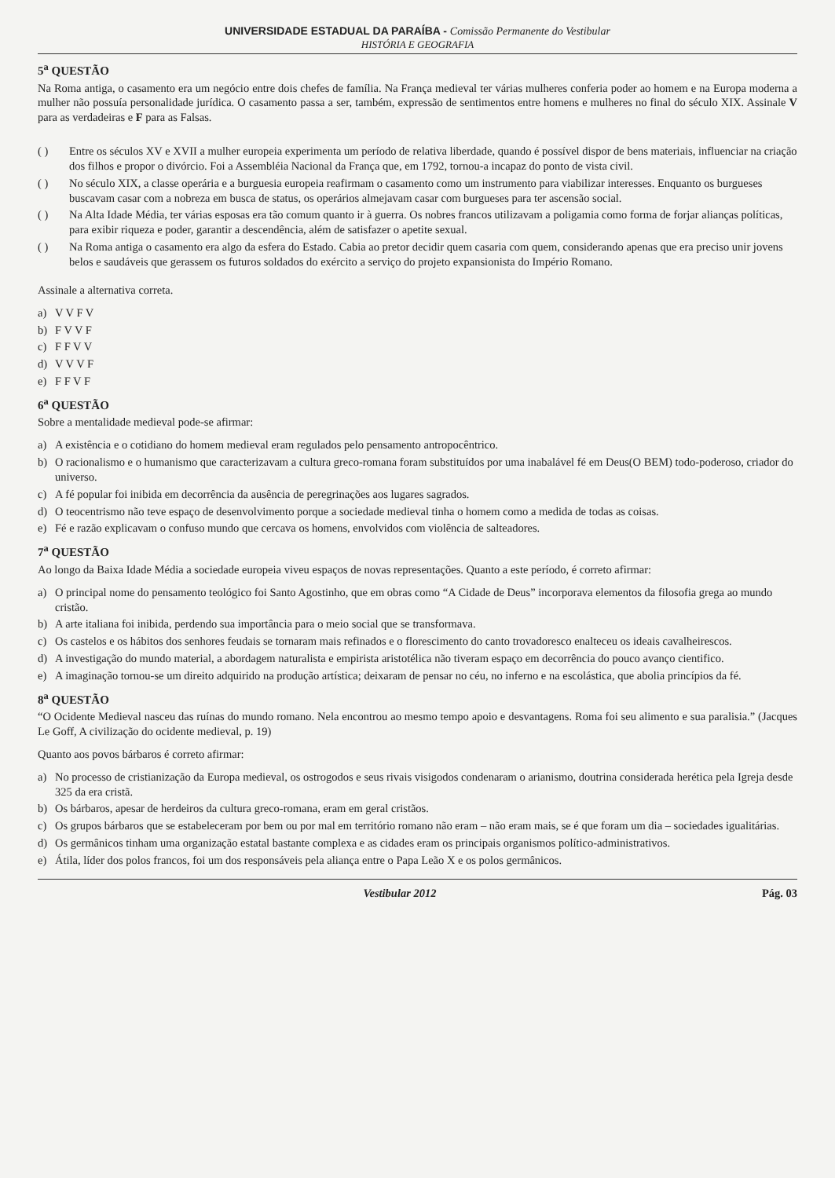UNIVERSIDADE ESTADUAL DA PARAÍBA - Comissão Permanente do Vestibular
HISTÓRIA E GEOGRAFIA
5<sup>a</sup> QUESTÃO
Na Roma antiga, o casamento era um negócio entre dois chefes de família. Na França medieval ter várias mulheres conferia poder ao homem e na Europa moderna a mulher não possuía personalidade jurídica. O casamento passa a ser, também, expressão de sentimentos entre homens e mulheres no final do século XIX. Assinale V para as verdadeiras e F para as Falsas.
( ) Entre os séculos XV e XVII a mulher europeia experimenta um período de relativa liberdade, quando é possível dispor de bens materiais, influenciar na criação dos filhos e propor o divórcio. Foi a Assembléia Nacional da França que, em 1792, tornou-a incapaz do ponto de vista civil.
( ) No século XIX, a classe operária e a burguesia europeia reafirmam o casamento como um instrumento para viabilizar interesses. Enquanto os burgueses buscavam casar com a nobreza em busca de status, os operários almejavam casar com burgueses para ter ascensão social.
( ) Na Alta Idade Média, ter várias esposas era tão comum quanto ir à guerra. Os nobres francos utilizavam a poligamia como forma de forjar alianças políticas, para exibir riqueza e poder, garantir a descendência, além de satisfazer o apetite sexual.
( ) Na Roma antiga o casamento era algo da esfera do Estado. Cabia ao pretor decidir quem casaria com quem, considerando apenas que era preciso unir jovens belos e saudáveis que gerassem os futuros soldados do exército a serviço do projeto expansionista do Império Romano.
Assinale a alternativa correta.
a) V V F V
b) F V V F
c) F F V V
d) V V V F
e) F F V F
6<sup>a</sup> QUESTÃO
Sobre a mentalidade medieval pode-se afirmar:
a) A existência e o cotidiano do homem medieval eram regulados pelo pensamento antropocêntrico.
b) O racionalismo e o humanismo que caracterizavam a cultura greco-romana foram substituídos por uma inabalável fé em Deus(O BEM) todo-poderoso, criador do universo.
c) A fé popular foi inibida em decorrência da ausência de peregrinações aos lugares sagrados.
d) O teocentrismo não teve espaço de desenvolvimento porque a sociedade medieval tinha o homem como a medida de todas as coisas.
e) Fé e razão explicavam o confuso mundo que cercava os homens, envolvidos com violência de salteadores.
7<sup>a</sup> QUESTÃO
Ao longo da Baixa Idade Média a sociedade europeia viveu espaços de novas representações. Quanto a este período, é correto afirmar:
a) O principal nome do pensamento teológico foi Santo Agostinho, que em obras como “A Cidade de Deus” incorporava elementos da filosofia grega ao mundo cristão.
b) A arte italiana foi inibida, perdendo sua importância para o meio social que se transformava.
c) Os castelos e os hábitos dos senhores feudais se tornaram mais refinados e o florescimento do canto trovadoresco enalteceu os ideais cavalheirescos.
d) A investigação do mundo material, a abordagem naturalista e empirista aristotélica não tiveram espaço em decorrência do pouco avanço cientifico.
e) A imaginação tornou-se um direito adquirido na produção artística; deixaram de pensar no céu, no inferno e na escolástica, que abolia princípios da fé.
8<sup>a</sup> QUESTÃO
“O Ocidente Medieval nasceu das ruínas do mundo romano. Nela encontrou ao mesmo tempo apoio e desvantagens. Roma foi seu alimento e sua paralisia.” (Jacques Le Goff, A civilização do ocidente medieval, p. 19)
Quanto aos povos bárbaros é correto afirmar:
a) No processo de cristianização da Europa medieval, os ostrogodos e seus rivais visigodos condenaram o arianismo, doutrina considerada herética pela Igreja desde 325 da era cristã.
b) Os bárbaros, apesar de herdeiros da cultura greco-romana, eram em geral cristãos.
c) Os grupos bárbaros que se estabeleceram por bem ou por mal em território romano não eram – não eram mais, se é que foram um dia – sociedades igualitárias.
d) Os germânicos tinham uma organização estatal bastante complexa e as cidades eram os principais organismos político-administrativos.
e) Átila, líder dos polos francos, foi um dos responsáveis pela aliança entre o Papa Leão X e os polos germânicos.
Vestibular 2012 Pág. 03